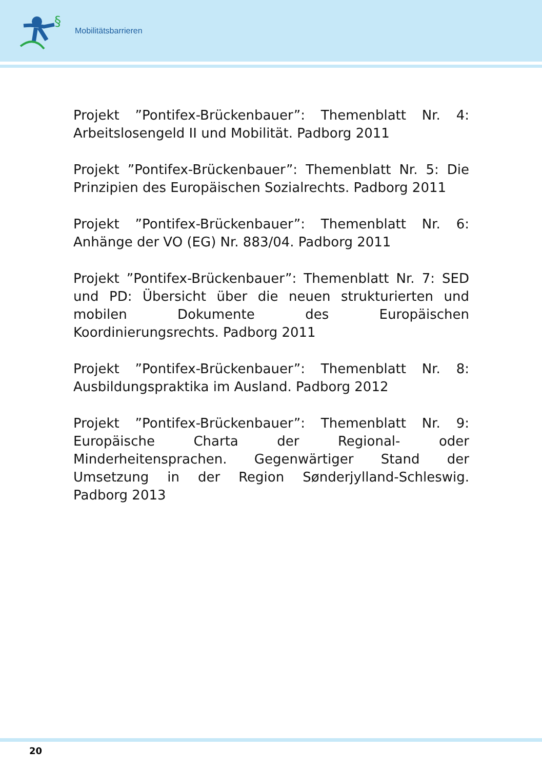§
Mobilitätsbarrieren
Projekt ”Pontifex-Brückenbauer”: Themenblatt Nr. 4: Arbeitslosengeld II und Mobilität. Padborg 2011
Projekt ”Pontifex-Brückenbauer”: Themenblatt Nr. 5: Die Prinzipien des Europäischen Sozialrechts. Padborg 2011
Projekt ”Pontifex-Brückenbauer”: Themenblatt Nr. 6: Anhänge der VO (EG) Nr. 883/04. Padborg 2011
Projekt ”Pontifex-Brückenbauer”: Themenblatt Nr. 7: SED und PD: Übersicht über die neuen strukturierten und mobilen Dokumente des Europäischen Koordinierungsrechts. Padborg 2011
Projekt ”Pontifex-Brückenbauer”: Themenblatt Nr. 8: Ausbildungspraktika im Ausland. Padborg 2012
Projekt ”Pontifex-Brückenbauer”: Themenblatt Nr. 9: Europäische Charta der Regional- oder Minderheitensprachen. Gegenwärtiger Stand der Umsetzung in der Region Sønderjylland-Schleswig. Padborg 2013
20